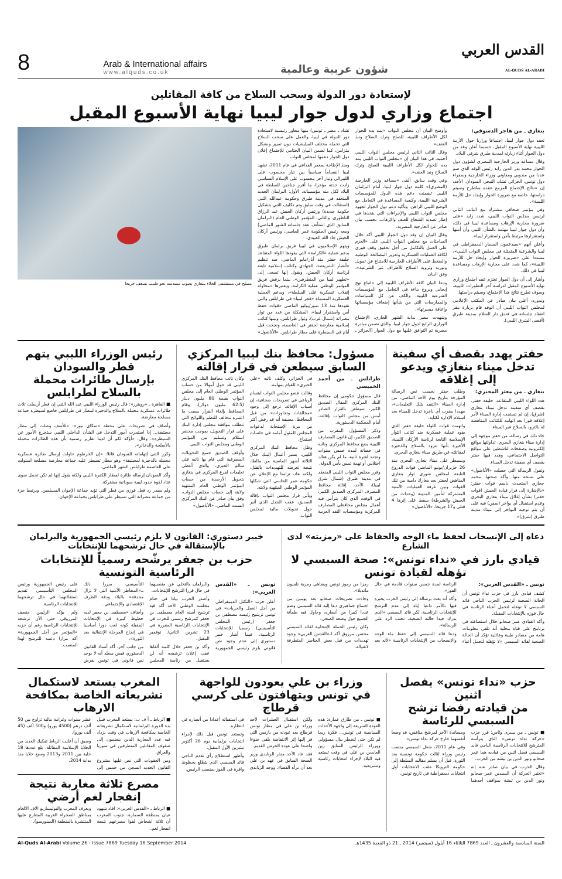8
Arab & International affairs
www.alquds.co.uk
شؤون عربية وعالمية
القدس العربي
AL-QUDS AL-ARABI
لإستعادة دور الدولة وسحب السلاح من كافة المقاتلين
اجتماع وزاري لدول جوار ليبيا نهاية الأسبوع المقبل
بنغازي ـ من هاجر الدسوقي:
تعقد دول جوار ليبيا، اجتماعا وزاريا حول الأزمة الليبية نهاية الأسبوع المقبل، حسبما أعلن وفد من دول الجوار أثناء زيارته لمدينة طبرق شرقي البلاد.
وقال مساعد وزير الخارجية المصري لشؤون دول الجوار محمد بدر الدين زايد رئيس الوفد الذي ضم عددا من مندوبي ومعاوني وزراء الخارجية وسفراء دول تونس، الجزائر، تشاد، النيجر، السودان، الأحد، إن «نتائج الإجتماع المزمع عقده ستُطرح وسيتم دراستها، خاصة مع ضرورة الحوار وإيجاد حل للأزمة الليبية».
وفي مؤتمر صحافي مشترك مع النائب الثاني لرئيس مجلس النواب الليبي، شدد زايد «على ضرورة محاربة الإرهاب ومساعدة ليبيا في ذلك، وأن دول جوار ليبيا مهتمة بالشأن الليبي وأن أمنها واستقرارها مرتبط بأمن واستقرار ليبيا».
وأعلن أنهم «سيدعمون المسار الديمقراطي في ليبيا والشرعية المتمثلة في مجلس النواب الليبي»، مشددا على «ضرورة الحوار وإيجاد حل للأزمة الليبية»، كما شدد على محاربة الإرهاب ومساعدة ليبيا في ذلك.
وأشار إلى أن دول الجوار تعتزم عقد اجتماع وزاري نهاية الأسبوع المقبل لدراسة آخر التطورات الليبية، وسوف تطرح نتائج هذا الإجتماع، وسيتم دراستها.
وبدوره، أعلن بيان صادر عن المكتب الإعلامي لمجلس النواب الليبي أن الوفد قام بزيارة مقر انعقاد جلساته في فندق دار السلام بمدينة طبرق (أقصى الشرق الليبي).
وأوضح البيان أن مجلس النواب «يمد يده للحوار لكل الأطراف الليبية، للصلح وترك السلاح ونبذ العنف».
وقال النائب الثاني لرئيس مجلس النواب الليبي أحميد، في هذا البيان إن «مجلس النواب الليبي يمد يده للحوار لكل الأطراف الليبية للصلح وترك السلاح ونبذ العنف».
وفي وقت سابق، ألقى «مساعد وزير الخارجية (المصري)» كلمة دول جوار ليبيا، أمام البرلمان الليبي تضمنت دعم هذه الدول للمؤسسات الشرعية الليبية، وكيفية المساعدة في التعامل مع الوضع الليبي الراهن، وتأكيد دعم دول الجوار لجهود مجلس النواب الليبي والإجراءات التي يتخذها في إطار تصديه الشجاع للعنف والإرهاب، بحسب بيان صادر عن الخارجية المصرية.
وقال البيان إن وفد دول الجوار الليبي أكد خلال المباحثات مع مجلس النواب الليبي على «العزم على العمل بالتكامل من أجل تحقيق وقف فوري لكافة العمليات العسكرية وتعزيز المصالحة الوطنية والضغط على الأطراف الخارجية للامتناع عن تمويل وتوريد وتزويد السلاح للأطراف غير الشرعية»، وفق البيان.
ودعا البيان كافة الأطراف الليبية إلى «اتباع نهج إيجابي وبروح بناءة في التعامل مع المؤسسات الشرعية الليبية، والكف عن كل السياسات والممارسات التي من شأنها إضعاف مؤسساتها وإعاقة مسيرتها».
وشهدت مصر بداية الشهر الجاري، الإجتماع الوزاري الرابع لدول جوار ليبيا، والذي تضمن مبادرة مصرية تم التوافق عليها مع دول الجوار (الجزائر ـ تشاد ـ مصر ـ تونس) منها محاور رئيسية لاستعادة دور الدولة في ليبيا، والعمل على سحب السلاح التي تحمله مختلف الميليشيات دون تمييز وبشكل متزامن، كما تضمن البيان الختامي للإجتماع إعلان دول الجوار دعمها لمجلس النواب.
ومنذ الإطاحة بمعمر القذافي في عام 2011، تشهد ليبيا انقساماً سياسياً بين تيار محسوب على الليبرالي وتيار آخر محسوب على الإسلام السياسي زادت حدته مؤخرا، ما أفرز جناحين للسلطة في البلاد لكل منه مؤسساته، الأول: البرلمان الجديد المنعقد في مدينة طبرق وحكومة عبدالله الثني (استقالت في وقت سابق وتم تكليف الثني بتشكيل حكومة جديدة) ورئيس أركان الجيش عبد الرزاق الناظوري، والثاني: المؤتمر الوطني العام (البرلمان السابق الذي استأنف عقد جلساته الشهر الماضي) ومعه رئيس الحكومة عمر الحاسي، ورئيس أركان الجيش جاد الله العبيدي.
ويتهم الإسلاميون في ليبيا فريق برلمان طبرق بدعم عملية «الكرامة» التي يقودها اللواء المتقاعد خليفة حفتر منذ أيار/مايو الماضي، ضد تنظيم «أنصار الشريعة»، الجهادي وكتائب إسلامية تابعة لرئاسة أركان الجيش، ويقول إنها تسعى إلى «تطهير ليبيا من المتطرفين»، بينما يرفض فريق المؤتمر الوطني عملية الكرامة، ويعتبرها «محاولة إنقلاب عسكرية على السلطة»، ويدعم العملية العسكرية المسماة «فجر ليبيا» في طرابلس والتي تقودها منذ 13 تموز/يوليو الماضي «قوات حفظ أمن واستقرار ليبيا»، المشكلة من عدد من ثوار مصراتة (شمال غرب)، وثوار طرابلس، وبينها كتائب إسلامية معارضة لحفتر في العاصمة، ونجحت قبل أيام في السيطرة على مطار طرابلس. «الأناضول»
مسلح في مستشفى الجلاء ببنغازي يصوب مسدسه نحو طبيب يسعف جريحا
حفتر يهدد بقصف أي سفينة
تدخل ميناء بنغازي ويدعو إلى إغلاقه
بنغازي ـ من معتز المجبري:
هدد اللواء الليبي المتقاعد، خليفة حفتر، بقصف أي سفينة تدخل ميناء بنغازي (شرق)، إن لم تستجب إدارة الميناء لأمر إغلاقه فورا بعد اتهامه للكتائب المناهضة له بالتزود بالسلاح عبر الميناء.
جاء ذلك في رسالة، من حفتر موجهة إلى إدارة ميناء بنغازي البحري، تداولتها مواقع إلكترونية وصفحات لناشطين على مواقع التواصل الاجتماعي، وهدد فيها حفتر بقصف أي سفينة تدخل الميناء.
وتقول الرسالة التي حصلت «الأناضول» على نسخة منها، وأكد صحتها، محمد حجازي المتحدث باسم قوات حفتر: «بالإشارة إلى قرار قيادة الجيش (قوات حفتر) بشأن إغلاق ميناء بنغازي البحري وعدم استقبال أي بواخر (سفن) فيه على أن يتم توجيه البواخر إلى ميناء مدينة طبرق (شرق)».
وطلب حفتر بحسب نص الرسالة المؤرخة بتاريخ يوم الأحد الماضي، من إدارة الميناء «التقيد بتلك التعليمات»، مهددا بضرب أي باخرة تدخل للميناء بعد استلام الإدارة لكتابه.
واتهمت قوات اللواء خليفة حفتر الذي يقود عملية عسكرية ضد كتائب الثوار الإسلامية التابعة لرئاسة الأركان الليبية، الأخيرة بأنها تتزود بالسلاح والذخيرة لمقاتلته عن طريق ميناء بنغازي البحري.
ويسيطر على ميناء بنغازي البحري منذ 26 حزيران/يونيو الماضي قوات الدروع التابعة لمجلس شورى ثوار بنغازي المناهض لحفتر بعد معارك دامية بين تلك القوات وبين غرفة العمليات الأمنية المشتركة لتأمين المدينة (وحدات من الجيش والشرطة) سقط على إثرها 4 قتلى و17 جريحا. «الأناضول»
مسؤول: محافظ بنك ليبيا المركزي
السابق سيطعن في قرار إقالته
طرابلس ـ من أحمد الخميسي
قال مسؤول حكومي إن محافظ البنك المركزي المقال الصديق الكبير، سيطعن بالقرار الصادر أمس من مجلس النواب بإقالته، أمام المحكمة الدستورية.
وذكر المسؤول المقرب من الصديق الكبير، إن قانون المصارف الليبية يضع محافظ المركزي ونائبه في حصانة لمدة خمس سنوات وتجدد لفترة ثانية، ما لم يكن هناك اختلاس أو تهمة تمس بأمن الدولة.
وقرر مجلس النواب الليبي المنعقد في مدينة طبرق (شمال شرق ليبيا)، الأحد، إقالة محافظ المصرف المركزي الصديق الكبير، في الوقت الذي كان يترأس فيه أعمال مجلس محافظي المصارف المركزية ومؤسسات النقد العربية في الجزائر، وكلف نائبه «علي الحبري» للقيام بمهامه.
وقالت عضو مجلس النواب ابتسام الرباعي في تصريحات صحافية، إن أسباب الإقالة، ترجع إلى وجود «مخالفات وتجاوزات» من قبل المحافظ، مضيفة أنه قد رفض أكثر من مرة الإستجابة لدعوات المجلس للمثول أمامه في جلسات استماع.
وظل محافظ البنك المركزي الليبي، يسير أعمال البنك خلال الثلاثة أشهر الماضية من مالطا، نتيجة تعرضه للتهديدات بالقتل، ولكنه عاد، تزامنا مع الإعلان عن حكومة عمر الحاسي التي شكلها المؤتمر الوطني المنتهية ولايته.
ويأتي قرار مجلس النواب بإقالة الصديق، عقب الجدل الذي أثير حول تحويلات مالية لمجلس النواب.
وكان نائب محافظ البنك المركزي الليبي قد حول أموالا من حساب المؤتمر الوطني العام إلى مجلس النواب بقيمة 80 مليون دينار (62.5 مليون دولار)، وقام المحافظ بإلغاء القرار بسبب ما اعتبره مخالف للنظم واللوائح التي تتطلب موافقة مجلس إدارة البنك على قرار التحويل، بموجب محضر استلام وتسليم بين المؤتمر الوطني ومجلس النواب الليبي.
وأوقف الصديق جميع التحويلات المصرفية التي قام بها نائبه علي سالم الحبري، والذي أعطى تعليمات لفرع المركزي في بنغازي بتحويل الأرصدة من حساب المؤتمر الوطني العام المنتهية ولايته إلى حساب مجلس النواب، وفق بيان صادر عن البنك المركزي السبت الماضي. «الأناضول»
رئيس الوزراء الليبي يتهم قطر والسودان
بإرسال طائرات محملة بالسلاح لطرابلس
■ القاهرة ـ «رويترز»: قال رئيس الوزراء الليبي عبد الله الثني إن قطر أرسلت ثلاث طائرات عسكرية محملة بالسلاح والذخيرة لمطار في طرابلس خاضع لسيطرة جماعة مسلحة معارضة.
وأضاف في تصريحات على محطة «سكاي نيوز»: «للأسف وصلت إلى مطار معيتيقة... إذا استمرت أمور التدخل في الشأن الداخلي الليبي ستخرج الأمور عن السيطرة». وقال: «أؤكد لكم أن لدينا تقارير رسمية بأن هذه الطائرات محملة بالأسلحة والذخائر».
وكرر الثني إتهاماته للسودان قائلا: «إن الخرطوم حاولت إرسال طائرة عسكرية محملة بالذخيرة لمعيتيقة» وهو مطار تسيطر عليه جماعة معارضة مسلحة استولت على العاصمة طرابلس الشهر الماضي.
وأكد السودان إرساله طائرة لمطار الكفرة الليبي ولكنه يقول إنها لم تكن تحمل سوى عتاد لقوة حدود ليبية سودانية مشتركة.
ولم يصدر رد فعل فوري من قطر التي تؤيد جماعة الإخوان المسلمين. ويرتبط جزء من جماعة مصراتة التي تسيطر على طرابلس بجماعة الإخوان.
دعاه إلى الإنسحاب لحفظ ماء الوجه والحفاظ على «رمزيته» لدى الشارع
قيادي بارز في «نداء تونس»: صحة السبسي لا تؤهله لقيادة تونس
تونس ـ «القدس العربي»:
كشف قيادي بارز في حزب نداء تونس أن الحالة الصحية لرئيس الحزب الباجي قائد السبسي لا تؤهله لتحمل أعباء الرئاسة في حال فوزه بالإنتخابات المقبلة.
وأكد القيادي عمر صحابو خلال استضافته في برنامج على قناة محلية أنه تلقى معلومات هامة من مصادر طبية وعائلية تؤكد أن الحالة الصحية لقائد السبسي «لا تؤهله لتحمل أعباء الرئاسة لمدة خمس سنوات قادمة في حال الفوز».
وأكد أنه بعث برسالة إلى رئيس الحزب يخبره فيها بالأمر داعيا إياه إلى عدم الترشح للإنتخابات الرئاسية، لكن قائد السبسي «الذي يدرك جيدا حالته الصحية، تجنب الرد على الرسالة».
ودعا قائد السبسي إلى حفظ ماء الوجه والإنسحاب من الإنتخابات الرئاسية «لأنه يعد رمزا من رموز تونس ويضاهي رمزية نلسون مانديلا».
وجاءت تصريحات صحابو بعد يومين من اجتماع جماهيري دعا إليه قائد السبسي وضم عددا كبيرا من أنصاره، وحاول فيه طمأنة الجميع حول وضعه الصحي.
وكان رئيس الحملة الإنتخابية لقائد السبسي محسن مرزوق أكد لـ«القدس العربي» وجود تهديدات من قبل بعض العناصر المتطرفة لاغتياله.
خبير دستوري: القانون لا يلزم رئيسي الجمهورية والبرلمان بالإستقالة في حال ترشحهما للإنتخابات
حزب بن جعفر يرشّحه رسمياً للإنتخابات الرئاسية التونسية
تونس ـ «القدس العربي»:
أعلن حزب «التكتل الديمقراطي من أجل العمل والحريات» في تونس ترشيح رئيسه مصطفى بن جعفر (رئيس المجلس التأسيسي) رسميا للإنتخابات الرئاسية، فيما أشار خبير دستوري إلى عدم وجود نص قانوني يلزم رئيسي الجمهورية والبرلمان بالتخلي عن منصبيهما في حال قررا الترشح للإنتخابات.
وأصدر الحزب بيانا في ختام مجلسه الوطني الأحد أكد فيه ترشيح أمينه العام مصطفى بن جعفر كمرشح رسمي للحزب في الإنتخابات الرئاسية المقررة في 23 تشرين الثاني/ نوفمبر المقبل.
وأكد بن جعفر خلال كلمة ألقاها عقب إعلان ترشيحه أنه لن يستقيل من رئاسة المجلس التأسيسي، مبررا ذلك بـ«المخاطر الأمنية التي لا تزال محدقة» بالبلاد ودقة الظرف الإقتصادي والإجتماعي.
وأضاف «مصطفى بن جعفر لديه حظوظ كبيرة في الإنتخابات المقبلة كونه لعب دورا أساسيا في إنجاح المرحلة الإنتقالية بعد الثورة».
من جانب آخر، أكد أستاذ القانون الدستوري قيس سعيّد أنه لا يوجد نص قانوني في تونس يفرض على رئيس الجمهورية ورئيس المجلس التأسيسي تقديم استقالتهما في حال ترشحهما للإنتخابات الرئاسية.
ولم يؤكد الرئيس منصف المرزوقي حتى الآن ترشحه للإنتخابات الرئاسية رغم أن حزبه «المؤتمر من أجل الجمهورية» أكد مرارا دعمه للترشح لهذا المنصب.
حزب «نداء تونس» يفصل اثنين
من قيادته رفضا ترشح السبسي للرئاسة
■ تونس ـ من يسرى ونّاس: قرر حزب «حركة نداء تونس» الذي يترأسه المترشح للانتخابات الرئاسية الباجي قايد السبسي فصل اثنين من قياديه هما عمر صحابو ونور الدين بن تيشه من الحزب.
وقال الحزب في بيان صادر عنه إنه «تعتبر الحركة أن السيدين عمر صحابو ونور الدين بن تيشة بمواقف أحدهما ومساندة الآخر لمرشح منافس، قد وضعا أنفسهما خارج حركة نداء تونس».
وفي عام 2011، شغل السبسي منصب رئيس وزراء لثالث حكومة تونسية بعد الثورة، قبل أن يسلم مقاليد السلطة إلى حكومة الترويكا عقب الانتخابات أول انتخابات ديمقراطية في تاريخ تونس.
وزراء بن علي يعودون للواجهة
في تونس ويتهافتون على كرسي قرطاج
■ تونس ـ من طارق عمارة: هذه العودة السريعة إلى واجهة الأحداث السياسية في تونس... فكرة ربما لم تكن حتى لتخطر ببال مسؤولي ووزراء الرئيس السابق زين العابدين بن علي في وقت تستعد فيه البلاد لإجراء انتخابات رئاسية وتشريعية.
ولكن استقبال العشرات لأحد وزراء بن علي في مطار تونس قرطاج بعد عودته من باريس التي فر إليها إثر الانتفاضة يلقي ضوءا واضحا على عودة الحرس القديم.
فقد عاد الأحد منذر الزنايدي وزير الصحة السابق في عهد بن علي بعد أن برأه القضاء. ووجد الزنايدي في استقباله أعدادا من أنصاره في انتظاره.
وتستعد تونس قبل ذلك لإجراء انتخابات برلمانية يوم 26 أكتوبر تشرين الأول المقبل.
وأظهر استطلاع رأي تقدم الباجي قائد السبسي الذي يتطلع بحظوظ وافرة في الفوز بمنصب الرئيس.
المغرب يستعد لاستكمال
تشريعاته الخاصة بمكافحة الارهاب
■ الرباط ـ أ ف ب: يستعد المغرب قبيل بدء الدورة البرلمانية لاستكمال تشريعاته الخاصة بمكافحة الإرهاب في وقت يزداد فيه عدد المغاربة الذين ينضمون إلى صفوف المقاتلين المتطرفين في سوريا والعراق.
ومن العقوبات التي نص عليها مشروع القانون الجديد السجن من خمس إلى عشر سنوات وغرامة مالية تراوح بين 50 ألف درهم (4500 يورو) و500 ألف (45 ألف يورو).
وسبق أن أعلنت الرباط تفكيك العديد من الخلايا الإسلامية المقاتلة، بلغ عددها 18 خلية بين 2011 و2013 وسبع خلايا منذ بداية 2014.
مصرع ثلاثة مغاربة نتيجة إنفجار لغم أرضي
■ الرباط ـ «القدس العربي»: افاد شهود عيان بمنطقة السمارة، جنوب المغرب أن ثلاثة اشخاص لقوا مصرعهم نتيجة انفجار لغم.
ويعرف المغرب والبوليساريو الاف الالغام بمناطق الصحراء الغربية المتنازع عليها المنتشرة بالمنطقة (المينورسو).
Al-Quds Al-Arabi Volume 26 - Issue 7869 Tuesday 16 September 2014 السنة السادسة والعشرون ـ العدد 7869 الثلاثاء 16 أيلول (سبتمبر) 2014 ـ 21 ذو القعدة 1435هـ